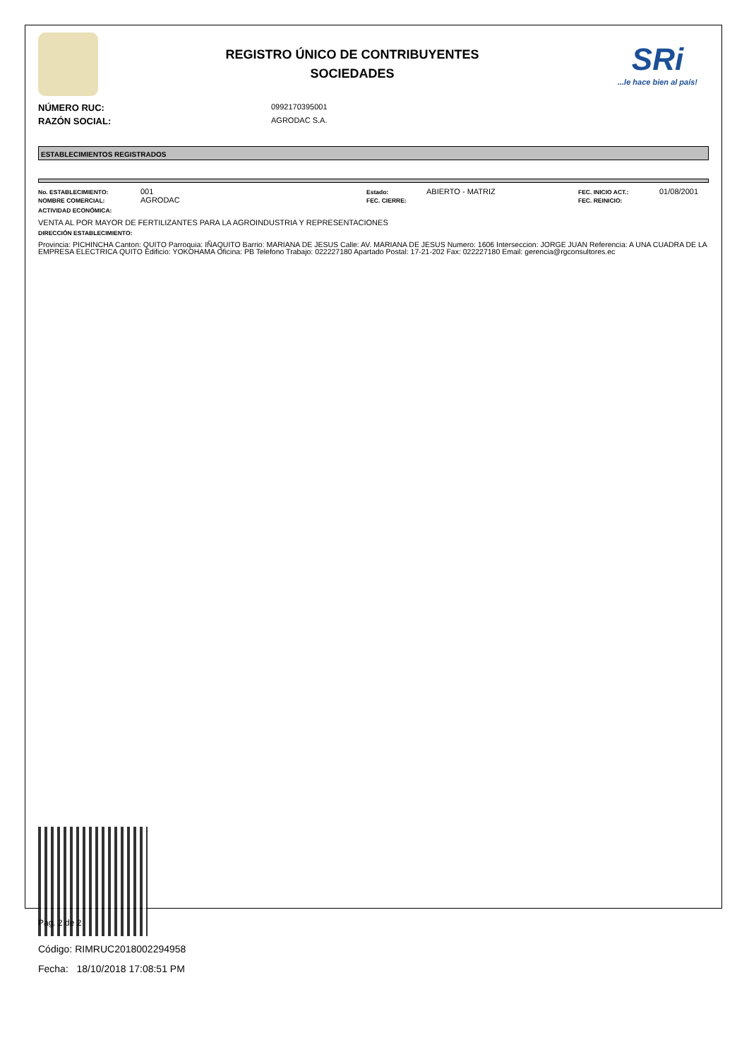REGISTRO ÚNICO DE CONTRIBUYENTES
SOCIEDADES
SRi...le hace bien al país!
NÚMERO RUC: 0992170395001
RAZÓN SOCIAL: AGRODAC S.A.
ESTABLECIMIENTOS REGISTRADOS
No. ESTABLECIMIENTO: 001 Estado: ABIERTO - MATRIZ FEC. INICIO ACT.: 01/08/2001 NOMBRE COMERCIAL: AGRODAC FEC. CIERRE: FEC. REINICIO:
ACTIVIDAD ECONÓMICA:
VENTA AL POR MAYOR DE FERTILIZANTES PARA LA AGROINDUSTRIA Y REPRESENTACIONES
DIRECCIÓN ESTABLECIMIENTO:
Provincia: PICHINCHA Canton: QUITO Parroquia: IÑAQUITO Barrio: MARIANA DE JESUS Calle: AV. MARIANA DE JESUS Numero: 1606 Interseccion: JORGE JUAN Referencia: A UNA CUADRA DE LA EMPRESA ELECTRICA QUITO Edificio: YOKOHAMA Oficina: PB Telefono Trabajo: 022227180 Apartado Postal: 17-21-202 Fax: 022227180 Email: gerencia@rgconsultores.ec
Código: RIMRUC2018002294958
Fecha: 18/10/2018 17:08:51 PM
Pag. 2 de 2